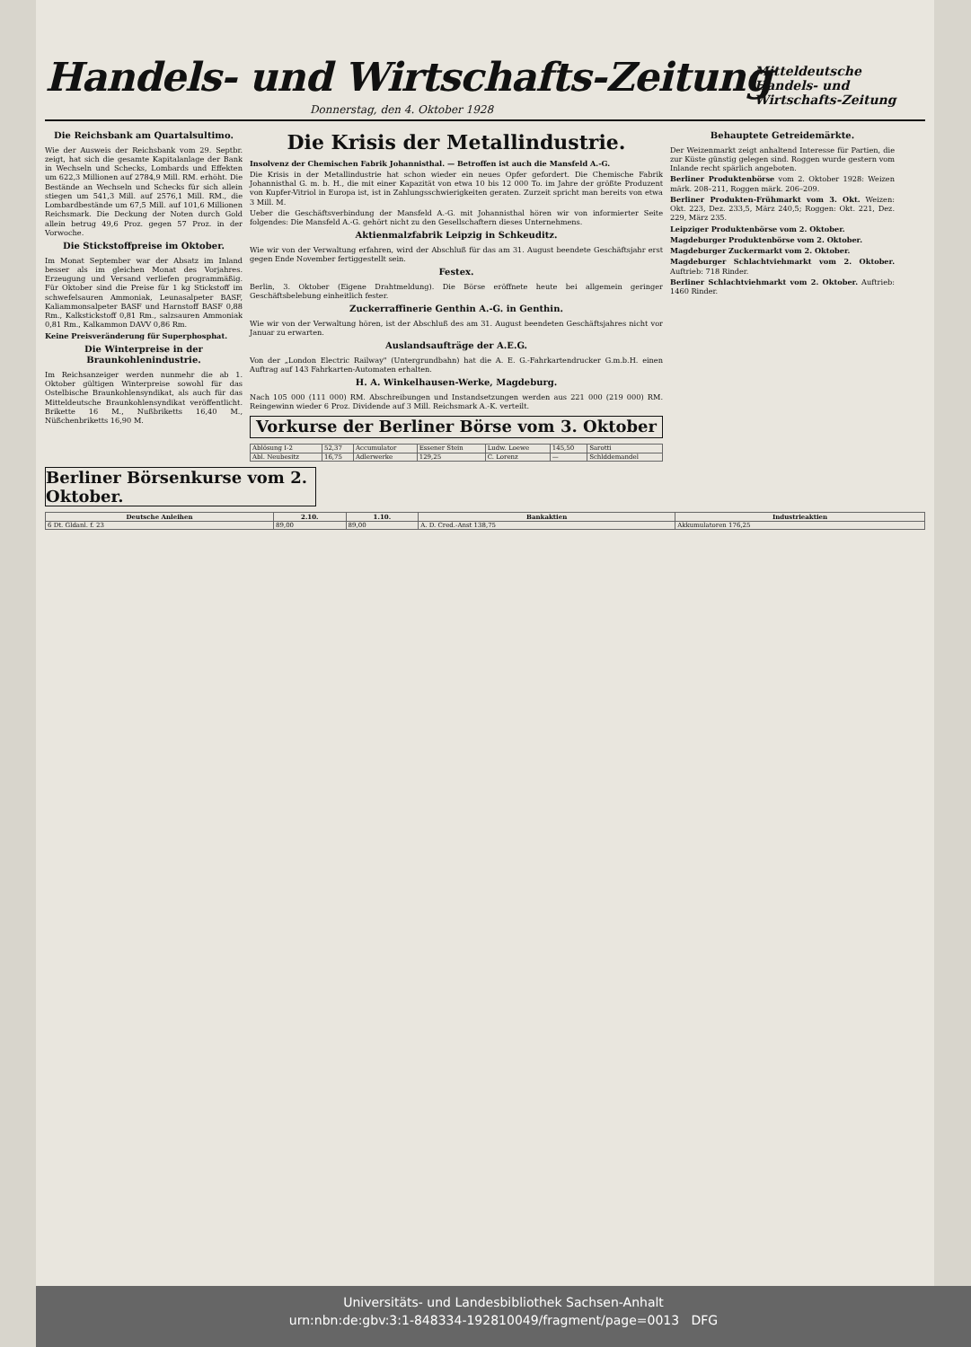Handels- und Wirtschafts-Zeitung
Mitteldeutsche Handels- und Wirtschafts-Zeitung
Donnerstag, den 4. Oktober 1928
Die Reichsbank am Quartalsultimo.
Wie der Ausweis der Reichsbank vom 29. Septbr. zeigt, hat sich die gesamte Kapitalanlage der Bank in Wechseln und Schecks, Lombards und Effekten um 622,3 Millionen auf 2784,9 Mill. RM. erhöht. Die Bestände an Wechseln und Schecks für sich allein stiegen um 541,3 Mill. auf 2576,1 Mill. RM., die Lombardbestände um 67,5 Mill. auf 101,6 Millionen Reichsmark. Die Deckung der Noten durch Gold allein betrug 49,6 Proz. gegen 57 Proz. in der Vorwoche.
Die Stickstoffpreise im Oktober.
Im Monat September war der Absatz im Inland besser als im gleichen Monat des Vorjahres. Erzeugung und Versand verliefen programmäßig. Für Oktober sind die Preise für 1 kg Stickstoff im schwefelsauren Ammoniak, Leunasalpeter BASF, Kaliammonsalpeter BASF und Harnstoff BASF 0,88 Rm., Kalkstickstoff 0,81 Rm., salzsauren Ammoniak 0,81 Rm., Kalkammon DAVV 0,86 Rm.
Keine Preisveränderung für Superphosphat.
Die Winterpreise in der Braunkohlenindustrie.
Im Reichsanzeiger werden nunmehr die ab 1. Oktober gültigen Winterpreise sowohl für das Ostelbische Braunkohlensyndikat, als auch für das Mitteldeutsche Braunkohlensyndikat veröffentlicht. Brikette 16 M., Nußbriketts 16,40 M., Nüßchenbriketts 16,90 M.
Die Krisis der Metallindustrie.
Insolvenz der Chemischen Fabrik Johannisthal. — Betroffen ist auch die Mansfeld A.-G.
Die Krisis in der Metallindustrie hat schon wieder ein neues Opfer gefordert. Die Chemische Fabrik Johannisthal G. m. b. H., die mit einer Kapazität von etwa 10 bis 12 000 To. im Jahre der größte Produzent von Kupfer-Vitriol in Europa ist, ist in Zahlungsschwierigkeiten geraten. Zurzeit spricht man bereits von etwa 3 Mill. M.
Ueber die Geschäftsverbindung der Mansfeld A.-G. mit Johannisthal hören wir von informierter Seite folgendes: Die Mansfeld A.-G. gehört nicht zu den Gesellschaftern dieses Unternehmens.
Aktienmalzfabrik Leipzig in Schkeuditz.
Wie wir von der Verwaltung erfahren, wird der Abschluß für das am 31. August beendete Geschäftsjahr erst gegen Ende November fertiggestellt sein.
Festex.
Berlin, 3. Oktober (Eigene Drahtmeldung). Die Börse eröffnete heute bei allgemein geringer Geschäftsbelebung einheitlich fester.
Zuckerraffinerie Genthin A.-G. in Genthin.
Wie wir von der Verwaltung hören, ist der Abschluß des am 31. August beendeten Geschäftsjahres nicht vor Januar zu erwarten.
Auslandsaufträge der A.E.G.
Von der „London Electric Railway" (Untergrundbahn) hat die A. E. G.-Fahrkartendrucker G.m.b.H. einen Auftrag auf 143 Fahrkarten-Automaten erhalten.
H. A. Winkelhausen-Werke, Magdeburg.
Nach 105 000 (111 000) RM. Abschreibungen und Instandsetzungen werden aus 221 000 (219 000) RM. Reingewinn wieder 6 Proz. Dividende auf 3 Mill. Reichsmark A.-K. verteilt.
Vorkurse der Berliner Börse vom 3. Oktober
| Ablösung I-2 | 52,37 | Accumulator | Essener Stein | Ludw. Loewe | 145,50 | Sarotti |
| Abl. Neubesitz | 16,75 | Adlerwerke | 129,25 | C. Lorenz | — | Schlddemandel |
Behauptete Getreidemärkte.
Der Weizenmarkt zeigt anhaltend Interesse für Partien, die zur Küste günstig gelegen sind. Roggen wurde gestern vom Inlande recht spärlich angeboten.
Berliner Produktenbörse vom 2. Oktober 1928: Weizen märk. 208–211, Roggen märk. 206–209.
Berliner Produkten-Frühmarkt vom 3. Okt. Weizen: Okt. 223, Dez. 233,5, März 240,5; Roggen: Okt. 221, Dez. 229, März 235.
Leipziger Produktenbörse vom 2. Oktober.
Magdeburger Produktenbörse vom 2. Oktober.
Magdeburger Zuckermarkt vom 2. Oktober.
Magdeburger Schlachtviehmarkt vom 2. Oktober. Auftrieb: 718 Rinder.
Berliner Schlachtviehmarkt vom 2. Oktober. Auftrieb: 1460 Rinder.
Berliner Börsenkurse vom 2. Oktober.
| Deutsche Anleihen | 2.10. | 1.10. | Bankaktien | Industrieaktien |
| --- | --- | --- | --- | --- |
| 6 Dt. Gldanl. f. 23 | 89,00 | 89,00 | A. D. Cred.-Anst 138,75 | Akkumulatoren 176,25 |
Universitäts- und Landesbibliothek Sachsen-Anhalt
urn:nbn:de:gbv:3:1-848334-192810049/fragment/page=0013 DFG